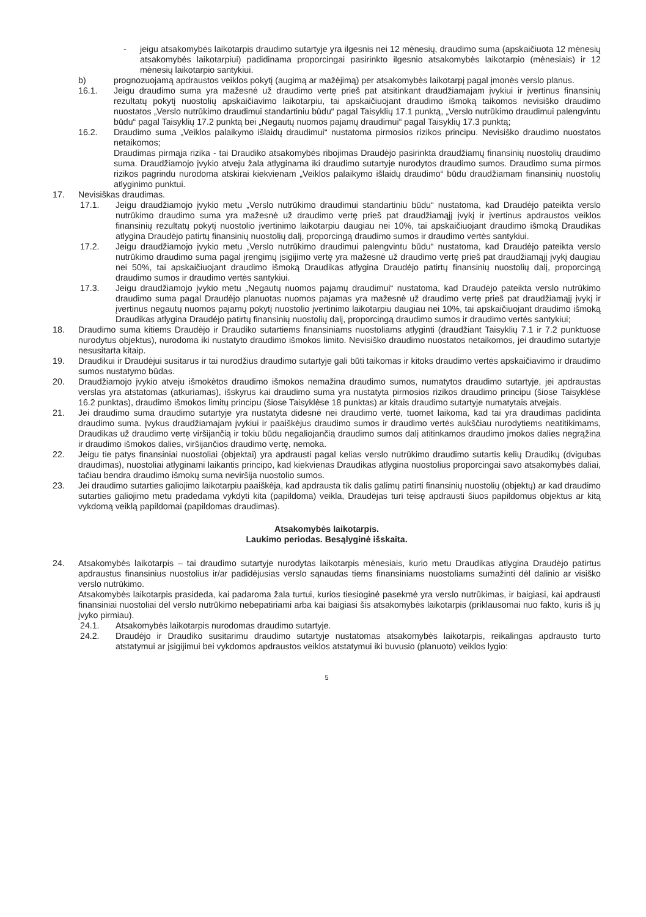- jeigu atsakomybės laikotarpis draudimo sutartyje yra ilgesnis nei 12 mėnesių, draudimo suma (apskaičiuota 12 mėnesių atsakomybės laikotarpiui) padidinama proporcingai pasirinkto ilgesnio atsakomybės laikotarpio (mėnesiais) ir 12 mėnesių laikotarpio santykiui.
b) prognozuojamą apdraustos veiklos pokytį (augimą ar mažėjimą) per atsakomybės laikotarpį pagal įmonės verslo planus.
16.1. Jeigu draudimo suma yra mažesnė už draudimo vertę prieš pat atsitinkant draudžiamajam įvykiui ir įvertinus finansinių rezultatų pokytį nuostolių apskaičiavimo laikotarpiu, tai apskaičiuojant draudimo išmoką taikomos nevisiško draudimo nuostatos „Verslo nutrūkimo draudimui standartiniu būdu“ pagal Taisyklių 17.1 punktą, „Verslo nutrūkimo draudimui palengvintu būdu“ pagal Taisyklių 17.2 punktą bei „Negautų nuomos pajamų draudimui“ pagal Taisyklių 17.3 punktą;
16.2. Draudimo suma „Veiklos palaikymo išlaidų draudimui“ nustatoma pirmosios rizikos principu. Nevisiško draudimo nuostatos netaikomos;
Draudimas pirmąja rizika - tai Draudiko atsakomybės ribojimas Draudėjo pasirinkta draudžiamų finansinių nuostolių draudimo suma. Draudžiamojo įvykio atveju žala atlyginama iki draudimo sutartyje nurodytos draudimo sumos. Draudimo suma pirmos rizikos pagrindu nurodoma atskirai kiekvienam „Veiklos palaikymo išlaidų draudimo“ būdu draudžiamam finansinių nuostolių atlyginimo punktui.
17. Nevisiškas draudimas.
17.1. Jeigu draudžiamojo įvykio metu „Verslo nutrūkimo draudimui standartiniu būdu“ nustatoma, kad Draudėjo pateikta verslo nutrūkimo draudimo suma yra mažesnė už draudimo vertę prieš pat draudžiamąjį įvykį ir įvertinus apdraustos veiklos finansinių rezultatų pokytį nuostolio įvertinimo laikotarpiu daugiau nei 10%, tai apskaičiuojant draudimo išmoką Draudikas atlygina Draudėjo patirtų finansinių nuostolių dalį, proporcingą draudimo sumos ir draudimo vertės santykiui.
17.2. Jeigu draudžiamojo įvykio metu „Verslo nutrūkimo draudimui palengvintu būdu“ nustatoma, kad Draudėjo pateikta verslo nutrūkimo draudimo suma pagal įrengimų įsigijimo vertę yra mažesnė už draudimo vertę prieš pat draudžiamąjį įvykį daugiau nei 50%, tai apskaičiuojant draudimo išmoką Draudikas atlygina Draudėjo patirtų finansinių nuostolių dalį, proporcingą draudimo sumos ir draudimo vertės santykiui.
17.3. Jeigu draudžiamojo įvykio metu „Negautų nuomos pajamų draudimui“ nustatoma, kad Draudėjo pateikta verslo nutrūkimo draudimo suma pagal Draudėjo planuotas nuomos pajamas yra mažesnė už draudimo vertę prieš pat draudžiamąjį įvykį ir įvertinus negautų nuomos pajamų pokytį nuostolio įvertinimo laikotarpiu daugiau nei 10%, tai apskaičiuojant draudimo išmoką Draudikas atlygina Draudėjo patirtų finansinių nuostolių dalį, proporcingą draudimo sumos ir draudimo vertės santykiui;
18. Draudimo suma kitiems Draudėjo ir Draudiko sutartiems finansiniams nuostoliams atlyginti (draudžiant Taisyklių 7.1 ir 7.2 punktuose nurodytus objektus), nurodoma iki nustatyto draudimo išmokos limito. Nevisiško draudimo nuostatos netaikomos, jei draudimo sutartyje nesusitarta kitaip.
19. Draudikui ir Draudėjui susitarus ir tai nurodžius draudimo sutartyje gali būti taikomas ir kitoks draudimo vertės apskaičiavimo ir draudimo sumos nustatymo būdas.
20. Draudžiamojo įvykio atveju išmokėtos draudimo išmokos nemažina draudimo sumos, numatytos draudimo sutartyje, jei apdraustas verslas yra atstatomas (atkuriamas), išskyrus kai draudimo suma yra nustatyta pirmosios rizikos draudimo principu (šiose Taisyklėse 16.2 punktas), draudimo išmokos limitų principu (šiose Taisyklėse 18 punktas) ar kitais draudimo sutartyje numatytais atvejais.
21. Jei draudimo suma draudimo sutartyje yra nustatyta didesnė nei draudimo vertė, tuomet laikoma, kad tai yra draudimas padidinta draudimo suma. Įvykus draudžiamajam įvykiui ir paaiškėjus draudimo sumos ir draudimo vertės aukščiau nurodytiems neatitikimams, Draudikas už draudimo vertę viršijančią ir tokiu būdu negaliojančią draudimo sumos dalį atitinkamos draudimo įmokos dalies negrąžina ir draudimo išmokos dalies, viršijančios draudimo vertę, nemoka.
22. Jeigu tie patys finansiniai nuostoliai (objektai) yra apdrausti pagal kelias verslo nutrūkimo draudimo sutartis kelių Draudikų (dvigubas draudimas), nuostoliai atlyginami laikantis principo, kad kiekvienas Draudikas atlygina nuostolius proporcingai savo atsakomybės daliai, tačiau bendra draudimo išmokų suma neviršija nuostolio sumos.
23. Jei draudimo sutarties galiojimo laikotarpiu paaiškėja, kad apdrausta tik dalis galimų patirti finansinių nuostolių (objektų) ar kad draudimo sutarties galiojimo metu pradedama vykdyti kita (papildoma) veikla, Draudėjas turi teisę apdrausti šiuos papildomus objektus ar kitą vykdomą veiklą papildomai (papildomas draudimas).
Atsakomybės laikotarpis.
Laukimo periodas. Besąlyginė išskaita.
24. Atsakomybės laikotarpis – tai draudimo sutartyje nurodytas laikotarpis mėnesiais, kurio metu Draudikas atlygina Draudėjo patirtus apdraustus finansinius nuostolius ir/ar padidėjusias verslo sąnaudas tiems finansiniams nuostoliams sumažinti dėl dalinio ar visiško verslo nutrūkimo.
Atsakomybės laikotarpis prasideda, kai padaroma žala turtui, kurios tiesioginė pasekmė yra verslo nutrūkimas, ir baigiasi, kai apdrausti finansiniai nuostoliai dėl verslo nutrūkimo nebepatiriami arba kai baigiasi šis atsakomybės laikotarpis (priklausomai nuo fakto, kuris iš jų įvyko pirmiau).
24.1. Atsakomybės laikotarpis nurodomas draudimo sutartyje.
24.2. Draudėjo ir Draudiko susitarimu draudimo sutartyje nustatomas atsakomybės laikotarpis, reikalingas apdrausto turto atstatymui ar įsigijimui bei vykdomos apdraustos veiklos atstatymui iki buvusio (planuoto) veiklos lygio:
5